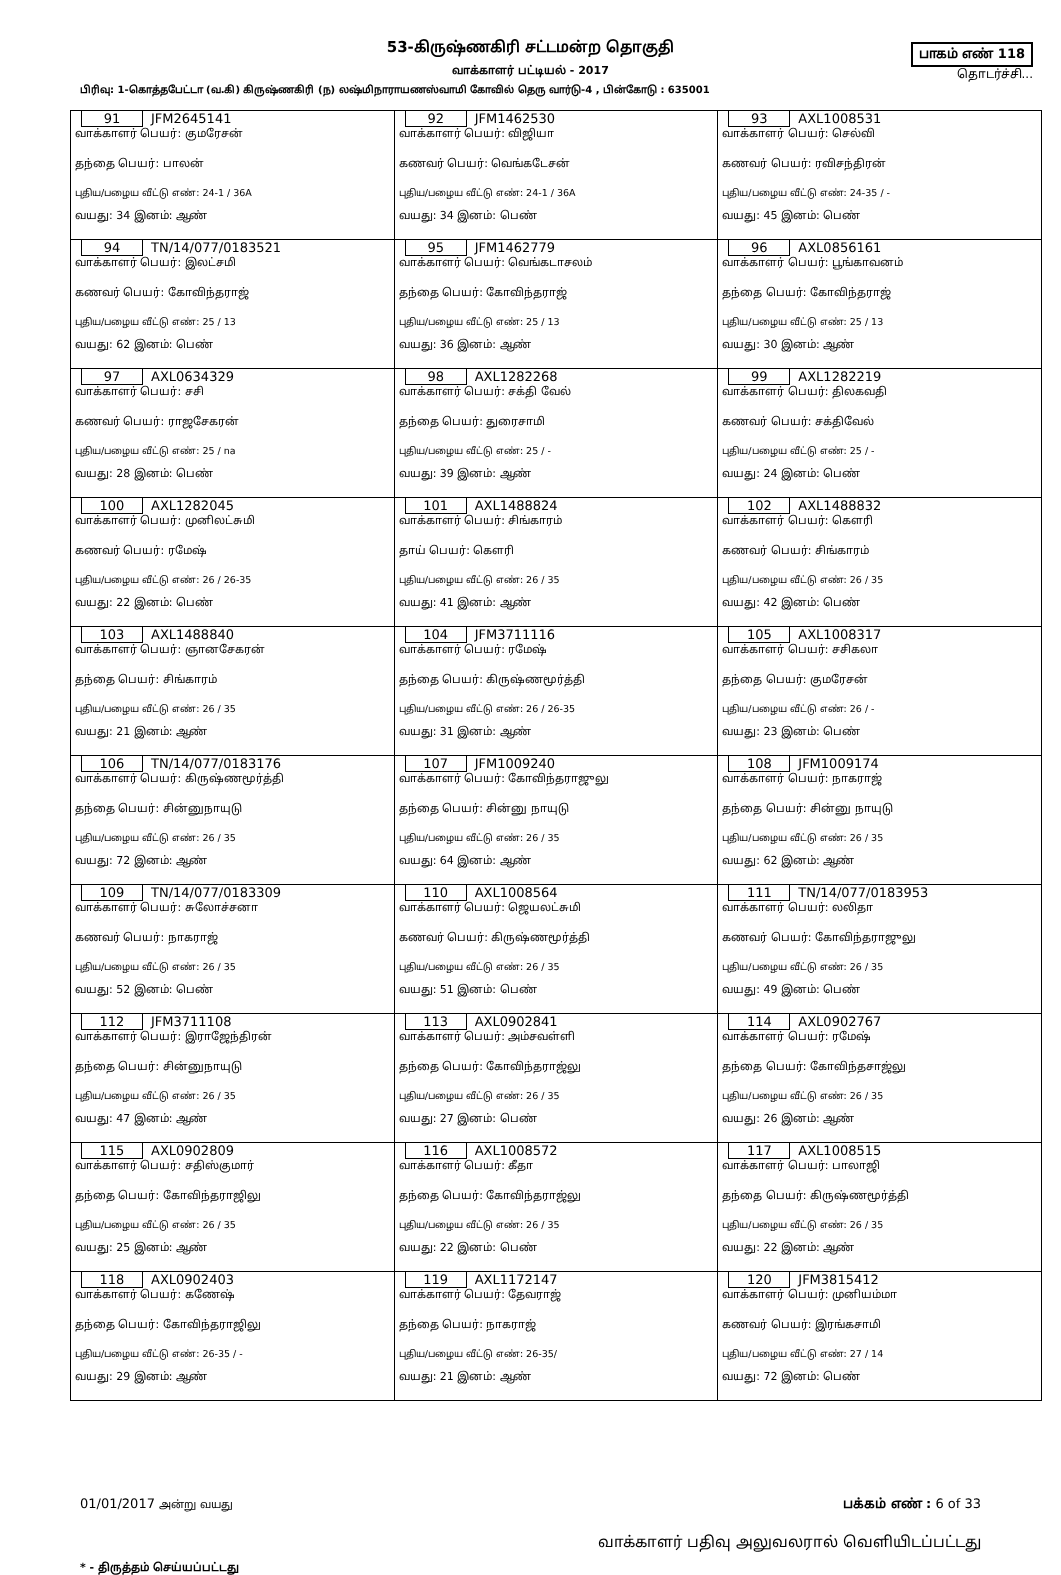53-கிருஷ்ணகிரி சட்டமன்ற தொகுதி
வாக்காளர் பட்டியல் - 2017
பாகம் எண் 118
தொடர்ச்சி...
பிரிவு: 1-கொத்தபேட்டா (வ.கி) கிருஷ்ணகிரி (ந) லஷ்மிநாராயணஸ்வாமி கோவில் தெரு வார்டு-4 , பின்கோடு : 635001
| 91 JFM2645141 வாக்காளர் பெயர்: குமரேசன் தந்தை பெயர்: பாலன் புதிய/பழைய வீட்டு எண்: 24-1 / 36A வயது: 34 இனம்: ஆண் | 92 JFM1462530 வாக்காளர் பெயர்: விஜியா கணவர் பெயர்: வெங்கடேசன் புதிய/பழைய வீட்டு எண்: 24-1 / 36A வயது: 34 இனம்: பெண் | 93 AXL1008531 வாக்காளர் பெயர்: செல்வி கணவர் பெயர்: ரவிசந்திரன் புதிய/பழைய வீட்டு எண்: 24-35 / - வயது: 45 இனம்: பெண் |
| 94 TN/14/077/0183521 வாக்காளர் பெயர்: இலட்சமி கணவர் பெயர்: கோவிந்தராஜ் புதிய/பழைய வீட்டு எண்: 25 / 13 வயது: 62 இனம்: பெண் | 95 JFM1462779 வாக்காளர் பெயர்: வெங்கடாசலம் தந்தை பெயர்: கோவிந்தராஜ் புதிய/பழைய வீட்டு எண்: 25 / 13 வயது: 36 இனம்: ஆண் | 96 AXL0856161 வாக்காளர் பெயர்: பூங்காவனம் தந்தை பெயர்: கோவிந்தராஜ் புதிய/பழைய வீட்டு எண்: 25 / 13 வயது: 30 இனம்: ஆண் |
| 97 AXL0634329 வாக்காளர் பெயர்: சசி கணவர் பெயர்: ராஜசேகரன் புதிய/பழைய வீட்டு எண்: 25 / na வயது: 28 இனம்: பெண் | 98 AXL1282268 வாக்காளர் பெயர்: சக்தி வேல் தந்தை பெயர்: துரைசாமி புதிய/பழைய வீட்டு எண்: 25 / - வயது: 39 இனம்: ஆண் | 99 AXL1282219 வாக்காளர் பெயர்: திலகவதி கணவர் பெயர்: சக்திவேல் புதிய/பழைய வீட்டு எண்: 25 / - வயது: 24 இனம்: பெண் |
| 100 AXL1282045 வாக்காளர் பெயர்: முனிலட்சுமி கணவர் பெயர்: ரமேஷ் புதிய/பழைய வீட்டு எண்: 26 / 26-35 வயது: 22 இனம்: பெண் | 101 AXL1488824 வாக்காளர் பெயர்: சிங்காரம் தாய் பெயர்: கௌரி புதிய/பழைய வீட்டு எண்: 26 / 35 வயது: 41 இனம்: ஆண் | 102 AXL1488832 வாக்காளர் பெயர்: கௌரி கணவர் பெயர்: சிங்காரம் புதிய/பழைய வீட்டு எண்: 26 / 35 வயது: 42 இனம்: பெண் |
| 103 AXL1488840 வாக்காளர் பெயர்: ஞானசேகரன் தந்தை பெயர்: சிங்காரம் புதிய/பழைய வீட்டு எண்: 26 / 35 வயது: 21 இனம்: ஆண் | 104 JFM3711116 வாக்காளர் பெயர்: ரமேஷ் தந்தை பெயர்: கிருஷ்ணமூர்த்தி புதிய/பழைய வீட்டு எண்: 26 / 26-35 வயது: 31 இனம்: ஆண் | 105 AXL1008317 வாக்காளர் பெயர்: சசிகலா தந்தை பெயர்: குமரேசன் புதிய/பழைய வீட்டு எண்: 26 / - வயது: 23 இனம்: பெண் |
| 106 TN/14/077/0183176 வாக்காளர் பெயர்: கிருஷ்ணமூர்த்தி தந்தை பெயர்: சின்னுநாயுடு புதிய/பழைய வீட்டு எண்: 26 / 35 வயது: 72 இனம்: ஆண் | 107 JFM1009240 வாக்காளர் பெயர்: கோவிந்தராஜுலு தந்தை பெயர்: சின்னு நாயுடு புதிய/பழைய வீட்டு எண்: 26 / 35 வயது: 64 இனம்: ஆண் | 108 JFM1009174 வாக்காளர் பெயர்: நாகராஜ் தந்தை பெயர்: சின்னு நாயுடு புதிய/பழைய வீட்டு எண்: 26 / 35 வயது: 62 இனம்: ஆண் |
| 109 TN/14/077/0183309 வாக்காளர் பெயர்: சுலோச்சனா கணவர் பெயர்: நாகராஜ் புதிய/பழைய வீட்டு எண்: 26 / 35 வயது: 52 இனம்: பெண் | 110 AXL1008564 வாக்காளர் பெயர்: ஜெயலட்சுமி கணவர் பெயர்: கிருஷ்ணமூர்த்தி புதிய/பழைய வீட்டு எண்: 26 / 35 வயது: 51 இனம்: பெண் | 111 TN/14/077/0183953 வாக்காளர் பெயர்: லலிதா கணவர் பெயர்: கோவிந்தராஜுலு புதிய/பழைய வீட்டு எண்: 26 / 35 வயது: 49 இனம்: பெண் |
| 112 JFM3711108 வாக்காளர் பெயர்: இராஜேந்திரன் தந்தை பெயர்: சின்னுநாயுடு புதிய/பழைய வீட்டு எண்: 26 / 35 வயது: 47 இனம்: ஆண் | 113 AXL0902841 வாக்காளர் பெயர்: அம்சவள்ளி தந்தை பெயர்: கோவிந்தராஜ்லு புதிய/பழைய வீட்டு எண்: 26 / 35 வயது: 27 இனம்: பெண் | 114 AXL0902767 வாக்காளர் பெயர்: ரமேஷ் தந்தை பெயர்: கோவிந்தசாஜ்லு புதிய/பழைய வீட்டு எண்: 26 / 35 வயது: 26 இனம்: ஆண் |
| 115 AXL0902809 வாக்காளர் பெயர்: சதிஸ்குமார் தந்தை பெயர்: கோவிந்தராஜிலு புதிய/பழைய வீட்டு எண்: 26 / 35 வயது: 25 இனம்: ஆண் | 116 AXL1008572 வாக்காளர் பெயர்: கீதா தந்தை பெயர்: கோவிந்தராஜ்லு புதிய/பழைய வீட்டு எண்: 26 / 35 வயது: 22 இனம்: பெண் | 117 AXL1008515 வாக்காளர் பெயர்: பாலாஜி தந்தை பெயர்: கிருஷ்ணமூர்த்தி புதிய/பழைய வீட்டு எண்: 26 / 35 வயது: 22 இனம்: ஆண் |
| 118 AXL0902403 வாக்காளர் பெயர்: கணேஷ் தந்தை பெயர்: கோவிந்தராஜிலு புதிய/பழைய வீட்டு எண்: 26-35 / - வயது: 29 இனம்: ஆண் | 119 AXL1172147 வாக்காளர் பெயர்: தேவராஜ் தந்தை பெயர்: நாகராஜ் புதிய/பழைய வீட்டு எண்: 26-35/ வயது: 21 இனம்: ஆண் | 120 JFM3815412 வாக்காளர் பெயர்: முனியம்மா கணவர் பெயர்: இரங்கசாமி புதிய/பழைய வீட்டு எண்: 27 / 14 வயது: 72 இனம்: பெண் |
01/01/2017 அன்று வயது
பக்கம் எண் : 6 of 33
* - திருத்தம் செய்யப்பட்டது
வாக்காளர் பதிவு அலுவலரால் வெளியிடப்பட்டது